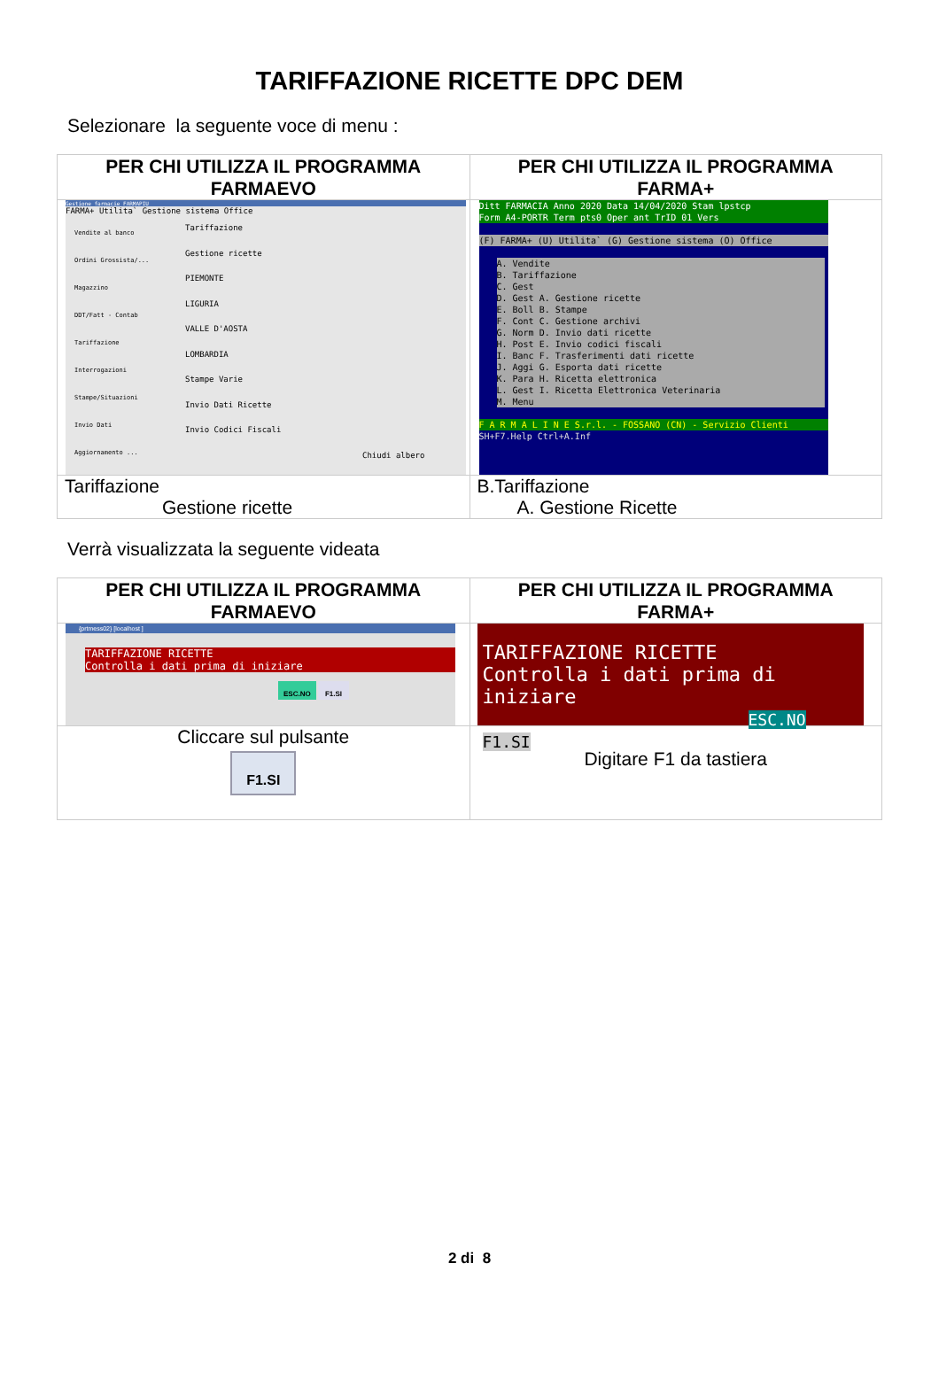TARIFFAZIONE RICETTE DPC DEM
Selezionare la seguente voce di menu :
| PER CHI UTILIZZA IL PROGRAMMA FARMAEVO | PER CHI UTILIZZA IL PROGRAMMA FARMA+ |
| --- | --- |
| Gestione farmacie FARMAPIU FARMA+ Utilita` Gestione sistema Office Vendite al banco Ordini Grossista/... Magazzino DDT/Fatt - Contab Tariffazione Interrogazioni Stampe/Situazioni Invio Dati Aggiornamento ... Tariffazione Gestione ricette PIEMONTE LIGURIA VALLE D'AOSTA LOMBARDIA Stampe Varie Invio Dati Ricette Invio Codici Fiscali Chiudi albero | Ditt FARMACIA Anno 2020 Data 14/04/2020 Stam lpstcp Form A4-PORTR Term pts0 Oper ant TrID 01 Vers (F) FARMA+ (U) Utilita` (G) Gestione sistema (O) Office A. Vendite B. Tariffazione C. Gest D. Gest A. Gestione ricette E. Boll B. Stampe F. Cont C. Gestione archivi G. Norm D. Invio dati ricette H. Post E. Invio codici fiscali I. Banc F. Trasferimenti dati ricette J. Aggi G. Esporta dati ricette K. Para H. Ricetta elettronica L. Gest I. Ricetta Elettronica Veterinaria M. Menu F A R M A L I N E S.r.l. - FOSSANO (CN) - Servizio Clienti SH+F7.Help Ctrl+A.Inf |
| Tariffazione Gestione ricette | B.Tariffazione A. Gestione Ricette |
Verrà visualizzata la seguente videata
| PER CHI UTILIZZA IL PROGRAMMA FARMAEVO | PER CHI UTILIZZA IL PROGRAMMA FARMA+ |
| --- | --- |
| {prtmess02} [localhost ] TARIFFAZIONE RICETTE Controlla i dati prima di iniziare ESC.NO F1.SI | TARIFFAZIONE RICETTE Controlla i dati prima di iniziare ESC.NO F1.SI |
| Cliccare sul pulsante F1.SI | Digitare F1 da tastiera |
2 di 8